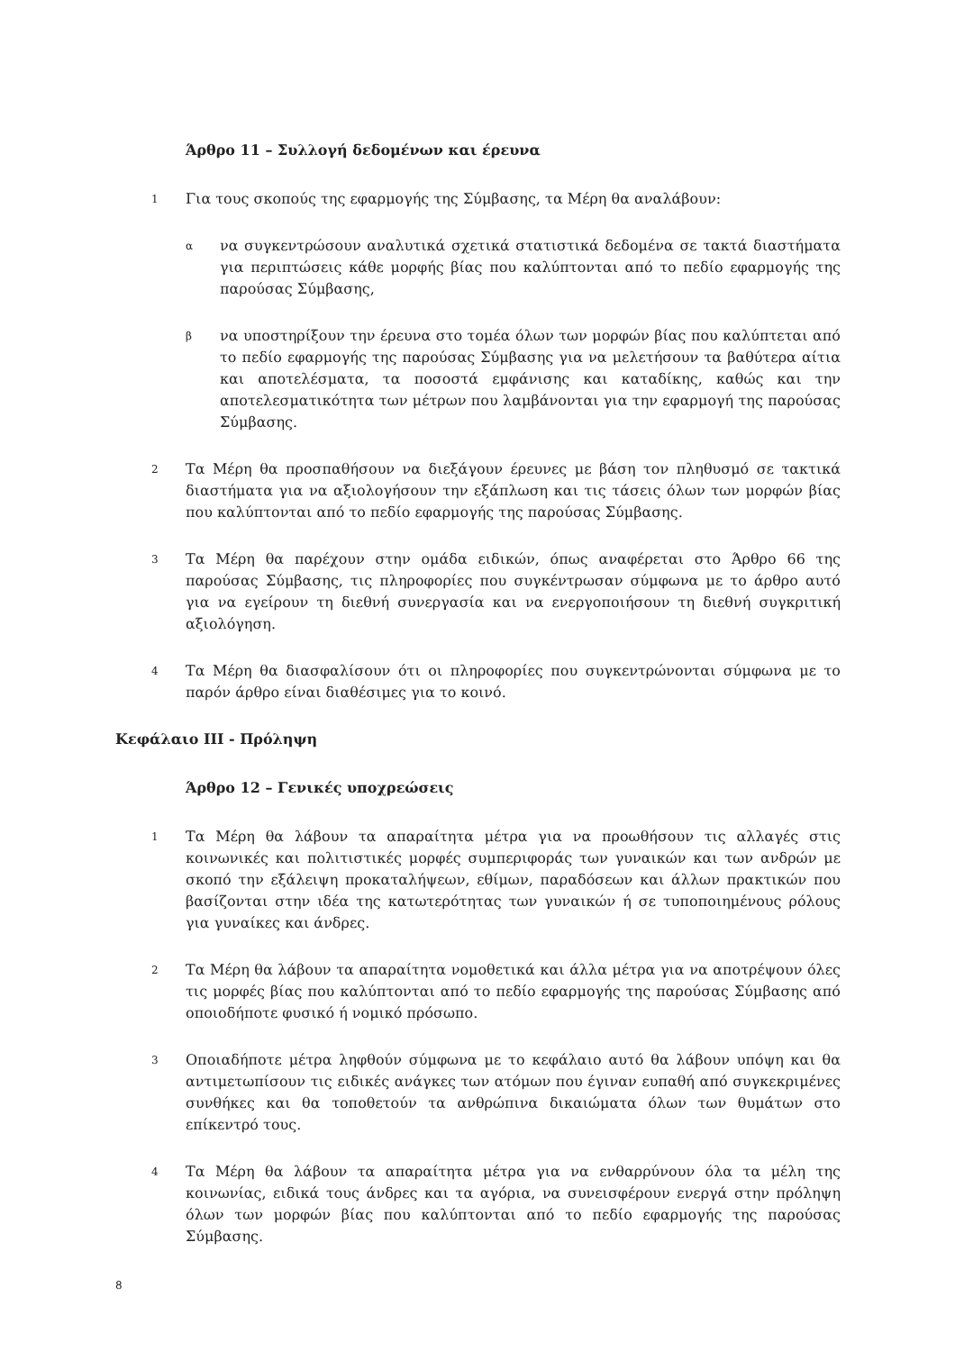Άρθρο 11 – Συλλογή δεδομένων και έρευνα
1
Για τους σκοπούς της εφαρμογής της Σύμβασης, τα Μέρη θα αναλάβουν:
α
να συγκεντρώσουν αναλυτικά σχετικά στατιστικά δεδομένα σε τακτά διαστήματα για περιπτώσεις κάθε μορφής βίας που καλύπτονται από το πεδίο εφαρμογής της παρούσας Σύμβασης,
β
να υποστηρίξουν την έρευνα στο τομέα όλων των μορφών βίας που καλύπτεται από το πεδίο εφαρμογής της παρούσας Σύμβασης για να μελετήσουν τα βαθύτερα αίτια και αποτελέσματα, τα ποσοστά εμφάνισης και καταδίκης, καθώς και την αποτελεσματικότητα των μέτρων που λαμβάνονται για την εφαρμογή της παρούσας Σύμβασης.
2
Τα Μέρη θα προσπαθήσουν να διεξάγουν έρευνες με βάση τον πληθυσμό σε τακτικά διαστήματα για να αξιολογήσουν την εξάπλωση και τις τάσεις όλων των μορφών βίας που καλύπτονται από το πεδίο εφαρμογής της παρούσας Σύμβασης.
3
Τα Μέρη θα παρέχουν στην ομάδα ειδικών, όπως αναφέρεται στο Άρθρο 66 της παρούσας Σύμβασης, τις πληροφορίες που συγκέντρωσαν σύμφωνα με το άρθρο αυτό για να εγείρουν τη διεθνή συνεργασία και να ενεργοποιήσουν τη διεθνή συγκριτική αξιολόγηση.
4
Τα Μέρη θα διασφαλίσουν ότι οι πληροφορίες που συγκεντρώνονται σύμφωνα με το παρόν άρθρο είναι διαθέσιμες για το κοινό.
Κεφάλαιο ΙΙΙ - Πρόληψη
Άρθρο 12 – Γενικές υποχρεώσεις
1
Τα Μέρη θα λάβουν τα απαραίτητα μέτρα για να προωθήσουν τις αλλαγές στις κοινωνικές και πολιτιστικές μορφές συμπεριφοράς των γυναικών και των ανδρών με σκοπό την εξάλειψη προκαταλήψεων, εθίμων, παραδόσεων και άλλων πρακτικών που βασίζονται στην ιδέα της κατωτερότητας των γυναικών ή σε τυποποιημένους ρόλους για γυναίκες και άνδρες.
2
Τα Μέρη θα λάβουν τα απαραίτητα νομοθετικά και άλλα μέτρα για να αποτρέψουν όλες τις μορφές βίας που καλύπτονται από το πεδίο εφαρμογής της παρούσας Σύμβασης από οποιοδήποτε φυσικό ή νομικό πρόσωπο.
3
Οποιαδήποτε μέτρα ληφθούν σύμφωνα με το κεφάλαιο αυτό θα λάβουν υπόψη και θα αντιμετωπίσουν τις ειδικές ανάγκες των ατόμων που έγιναν ευπαθή από συγκεκριμένες συνθήκες και θα τοποθετούν τα ανθρώπινα δικαιώματα όλων των θυμάτων στο επίκεντρό τους.
4
Τα Μέρη θα λάβουν τα απαραίτητα μέτρα για να ενθαρρύνουν όλα τα μέλη της κοινωνίας, ειδικά τους άνδρες και τα αγόρια, να συνεισφέρουν ενεργά στην πρόληψη όλων των μορφών βίας που καλύπτονται από το πεδίο εφαρμογής της παρούσας Σύμβασης.
8